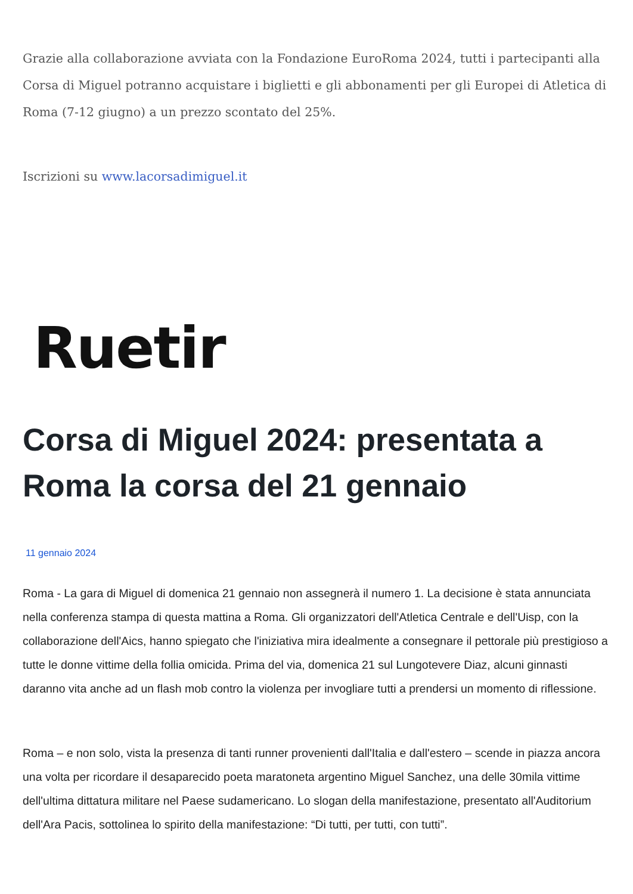Grazie alla collaborazione avviata con la Fondazione EuroRoma 2024, tutti i partecipanti alla Corsa di Miguel potranno acquistare i biglietti e gli abbonamenti per gli Europei di Atletica di Roma (7-12 giugno) a un prezzo scontato del 25%.
Iscrizioni su www.lacorsadimiguel.it
Ruetir
Corsa di Miguel 2024: presentata a Roma la corsa del 21 gennaio
11 gennaio 2024
Roma - La gara di Miguel di domenica 21 gennaio non assegnerà il numero 1. La decisione è stata annunciata nella conferenza stampa di questa mattina a Roma. Gli organizzatori dell'Atletica Centrale e dell'Uisp, con la collaborazione dell'Aics, hanno spiegato che l'iniziativa mira idealmente a consegnare il pettorale più prestigioso a tutte le donne vittime della follia omicida. Prima del via, domenica 21 sul Lungotevere Diaz, alcuni ginnasti daranno vita anche ad un flash mob contro la violenza per invogliare tutti a prendersi un momento di riflessione.
Roma – e non solo, vista la presenza di tanti runner provenienti dall'Italia e dall'estero – scende in piazza ancora una volta per ricordare il desaparecido poeta maratoneta argentino Miguel Sanchez, una delle 30mila vittime dell'ultima dittatura militare nel Paese sudamericano. Lo slogan della manifestazione, presentato all'Auditorium dell'Ara Pacis, sottolinea lo spirito della manifestazione: “Di tutti, per tutti, con tutti”.